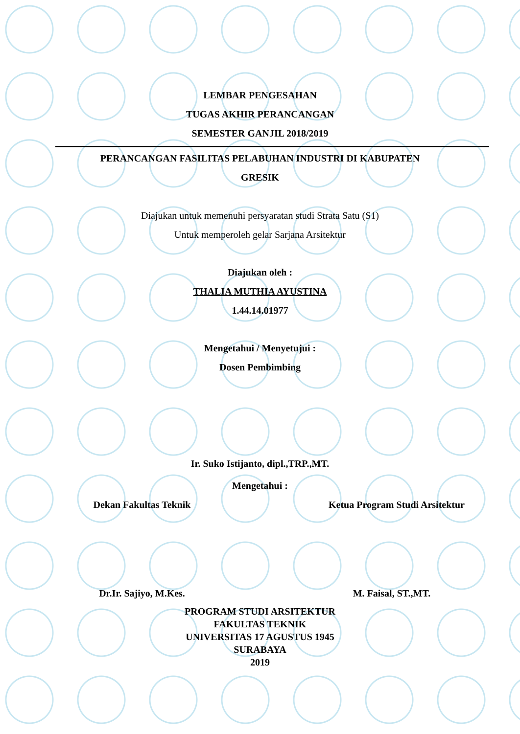LEMBAR PENGESAHAN
TUGAS AKHIR PERANCANGAN
SEMESTER GANJIL 2018/2019
PERANCANGAN FASILITAS PELABUHAN INDUSTRI DI KABUPATEN
GRESIK
Diajukan untuk memenuhi persyaratan studi Strata Satu (S1)
Untuk memperoleh gelar Sarjana Arsitektur
Diajukan oleh :
THALIA MUTHIA AYUSTINA
1.44.14.01977
Mengetahui / Menyetujui :
Dosen Pembimbing
Ir. Suko Istijanto, dipl.,TRP.,MT.
Mengetahui :
Dekan Fakultas Teknik Ketua Program Studi Arsitektur
Dr.Ir. Sajiyo, M.Kes. M. Faisal, ST.,MT.
PROGRAM STUDI ARSITEKTUR
FAKULTAS TEKNIK
UNIVERSITAS 17 AGUSTUS 1945
SURABAYA
2019